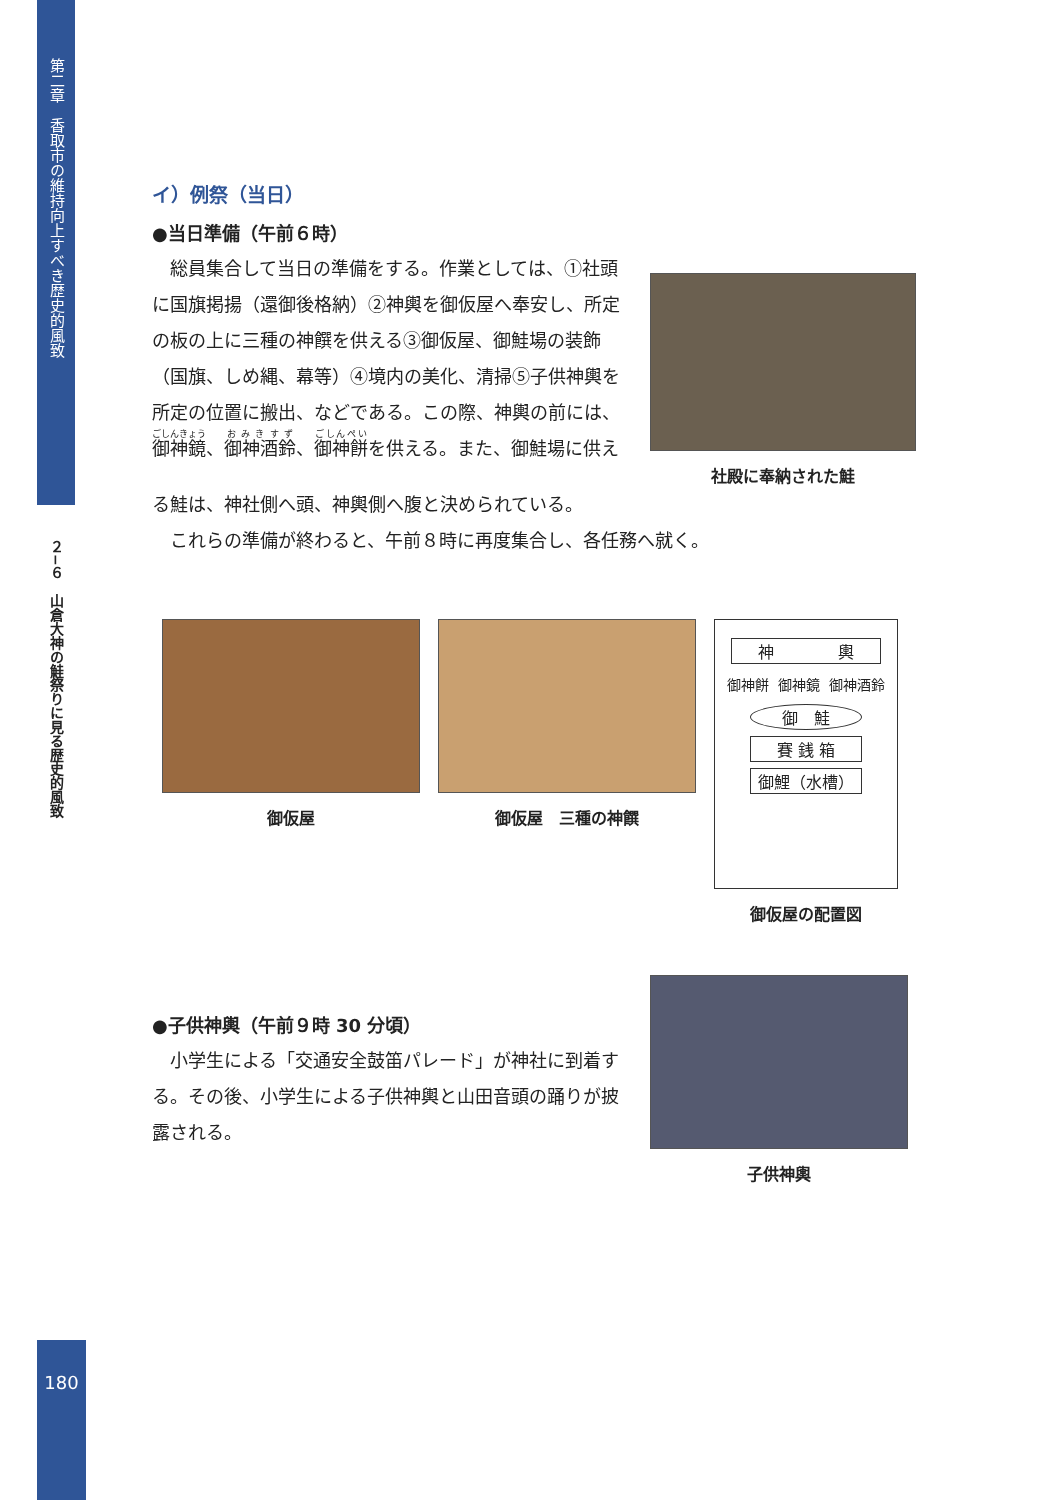第二章　香取市の維持向上すべき歴史的風致
２−６　山倉大神の鮭祭りに見る歴史的風致
イ）例祭（当日）
●当日準備（午前６時）
　総員集合して当日の準備をする。作業としては、①社頭に国旗掲揚（還御後格納）②神輿を御仮屋へ奉安し、所定の板の上に三種の神饌を供える③御仮屋、御鮭場の装飾（国旗、しめ縄、幕等）④境内の美化、清掃⑤子供神輿を所定の位置に搬出、などである。この際、神輿の前には、御神鏡、御神酒鈴、御神餅を供える。また、御鮭場に供え
社殿に奉納された鮭
る鮭は、神社側へ頭、神輿側へ腹と決められている。
　これらの準備が終わると、午前８時に再度集合し、各任務へ就く。
御仮屋 御仮屋　三種の神饌
神　　　　輿
御神餅 御神鏡 御神酒鈴
御　鮭
賽 銭 箱
御鯉（水槽）
御仮屋の配置図
●子供神輿（午前９時 30 分頃）
　小学生による「交通安全鼓笛パレード」が神社に到着する。その後、小学生による子供神輿と山田音頭の踊りが披露される。
子供神輿
180